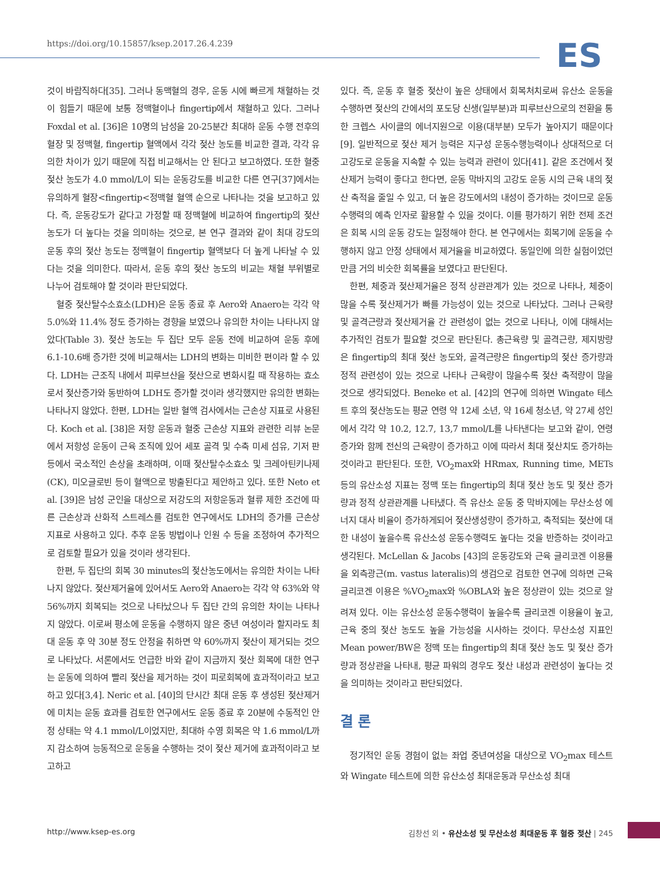https://doi.org/10.15857/ksep.2017.26.4.239
ES
것이 바람직하다[35]. 그러나 동맥혈의 경우, 운동 시에 빠르게 채혈하는 것이 힘들기 때문에 보통 정맥혈이나 fingertip에서 채혈하고 있다. 그러나 Foxdal et al. [36]은 10명의 남성을 20-25분간 최대하 운동 수행 전후의 혈장 및 정맥혈, fingertip 혈액에서 각각 젖산 농도를 비교한 결과, 각각 유의한 차이가 있기 때문에 직접 비교해서는 안 된다고 보고하였다. 또한 혈중 젖산 농도가 4.0 mmol/L이 되는 운동강도를 비교한 다른 연구[37]에서는 유의하게 혈장<fingertip<정맥혈 혈액 순으로 나타나는 것을 보고하고 있다. 즉, 운동강도가 같다고 가정할 때 정맥혈에 비교하여 fingertip의 젖산농도가 더 높다는 것을 의미하는 것으로, 본 연구 결과와 같이 최대 강도의 운동 후의 젖산 농도는 정맥혈이 fingertip 혈액보다 더 높게 나타날 수 있다는 것을 의미한다. 따라서, 운동 후의 젖산 농도의 비교는 채혈 부위별로 나누어 검토해야 할 것이라 판단되었다.
혈중 젖산탈수소효소(LDH)은 운동 종료 후 Aero와 Anaero는 각각 약 5.0%와 11.4% 정도 증가하는 경향을 보였으나 유의한 차이는 나타나지 않았다(Table 3). 젖산 농도는 두 집단 모두 운동 전에 비교하여 운동 후에 6.1-10.6배 증가한 것에 비교해서는 LDH의 변화는 미비한 편이라 할 수 있다. LDH는 근조직 내에서 피루브산을 젖산으로 변화시킬 때 작용하는 효소로서 젖산증가와 동반하여 LDH도 증가할 것이라 생각했지만 유의한 변화는 나타나지 않았다. 한편, LDH는 일반 혈액 검사에서는 근손상 지표로 사용된다. Koch et al. [38]은 저항 운동과 혈중 근손상 지표와 관련한 리뷰 논문에서 저항성 운동이 근육 조직에 있어 세포 골격 및 수축 미세 섬유, 기저 판 등에서 국소적인 손상을 초래하며, 이때 젖산탈수소효소 및 크레아틴키나제(CK), 미오글로빈 등이 혈액으로 방출된다고 제안하고 있다. 또한 Neto et al. [39]은 남성 군인을 대상으로 저강도의 저항운동과 혈류 제한 조건에 따른 근손상과 산화적 스트레스를 검토한 연구에서도 LDH의 증가를 근손상 지표로 사용하고 있다. 추후 운동 방법이나 인원 수 등을 조정하여 추가적으로 검토할 필요가 있을 것이라 생각된다.
한편, 두 집단의 회복 30 minutes의 젖산농도에서는 유의한 차이는 나타나지 않았다. 젖산제거율에 있어서도 Aero와 Anaero는 각각 약 63%와 약 56%까지 회복되는 것으로 나타났으나 두 집단 간의 유의한 차이는 나타나지 않았다. 이로써 평소에 운동을 수행하지 않은 중년 여성이라 할지라도 최대 운동 후 약 30분 정도 안정을 취하면 약 60%까지 젖산이 제거되는 것으로 나타났다. 서론에서도 언급한 바와 같이 지금까지 젖산 회복에 대한 연구는 운동에 의하여 빨리 젖산을 제거하는 것이 피로회복에 효과적이라고 보고하고 있다[3,4]. Neric et al. [40]의 단시간 최대 운동 후 생성된 젖산제거에 미치는 운동 효과를 검토한 연구에서도 운동 종료 후 20분에 수동적인 안정 상태는 약 4.1 mmol/L이었지만, 최대하 수영 회복은 약 1.6 mmol/L까지 감소하여 능동적으로 운동을 수행하는 것이 젖산 제거에 효과적이라고 보고하고
있다. 즉, 운동 후 혈중 젖산이 높은 상태에서 회복처치로써 유산소 운동을 수행하면 젖산의 간에서의 포도당 신생(일부분)과 피루브산으로의 전환을 통한 크렙스 사이클의 에너지원으로 이용(대부분) 모두가 높아지기 때문이다[9]. 일반적으로 젖산 제거 능력은 지구성 운동수행능력이나 상대적으로 더 고강도로 운동을 지속할 수 있는 능력과 관련이 있다[41]. 같은 조건에서 젖산제거 능력이 좋다고 한다면, 운동 막바지의 고강도 운동 시의 근육 내의 젖산 축적을 줄일 수 있고, 더 높은 강도에서의 내성이 증가하는 것이므로 운동수행력의 예측 인자로 활용할 수 있을 것이다. 이를 평가하기 위한 전제 조건은 회복 시의 운동 강도는 일정해야 한다. 본 연구에서는 회복기에 운동을 수행하지 않고 안정 상태에서 제거율을 비교하였다. 동일인에 의한 실험이었던 만큼 거의 비슷한 회복률을 보였다고 판단된다.
한편, 체중과 젖산제거율은 정적 상관관계가 있는 것으로 나타나, 체중이 많을 수록 젖산제거가 빠를 가능성이 있는 것으로 나타났다. 그러나 근육량 및 골격근량과 젖산제거율 간 관련성이 없는 것으로 나타나, 이에 대해서는 추가적인 검토가 필요할 것으로 판단된다. 총근육량 및 골격근량, 제지방량은 fingertip의 최대 젖산 농도와, 골격근량은 fingertip의 젖산 증가량과 정적 관련성이 있는 것으로 나타나 근육량이 많을수록 젖산 축적량이 많을 것으로 생각되었다. Beneke et al. [42]의 연구에 의하면 Wingate 테스트 후의 젖산농도는 평균 연령 약 12세 소년, 약 16세 청소년, 약 27세 성인에서 각각 약 10.2, 12.7, 13,7 mmol/L를 나타낸다는 보고와 같이, 연령 증가와 함께 전신의 근육량이 증가하고 이에 따라서 최대 젖산치도 증가하는 것이라고 판단된다. 또한, VO<sub>2</sub>max와 HRmax, Running time, METs 등의 유산소성 지표는 정맥 또는 fingertip의 최대 젖산 농도 및 젖산 증가량과 정적 상관관계를 나타냈다. 즉 유산소 운동 중 막바지에는 무산소성 에너지 대사 비율이 증가하게되어 젖산생성량이 증가하고, 축적되는 젖산에 대한 내성이 높을수록 유산소성 운동수행력도 높다는 것을 반증하는 것이라고 생각된다. McLellan & Jacobs [43]의 운동강도와 근육 글리코겐 이용률을 외측광근(m. vastus lateralis)의 생검으로 검토한 연구에 의하면 근육 글리코겐 이용은 %VO<sub>2</sub>max와 %OBLA와 높은 정상관이 있는 것으로 알려져 있다. 이는 유산소성 운동수행력이 높을수록 글리코겐 이용율이 높고, 근육 중의 젖산 농도도 높을 가능성을 시사하는 것이다. 무산소성 지표인 Mean power/BW은 정맥 또는 fingertip의 최대 젖산 농도 및 젖산 증가량과 정상관을 나타내, 평균 파워의 경우도 젖산 내성과 관련성이 높다는 것을 의미하는 것이라고 판단되었다.
결 론
정기적인 운동 경험이 없는 좌업 중년여성을 대상으로 VO<sub>2</sub>max 테스트와 Wingate 테스트에 의한 유산소성 최대운동과 무산소성 최대
http://www.ksep-es.org 김창선 외 • 유산소성 및 무산소성 최대운동 후 혈중 젖산 | 245